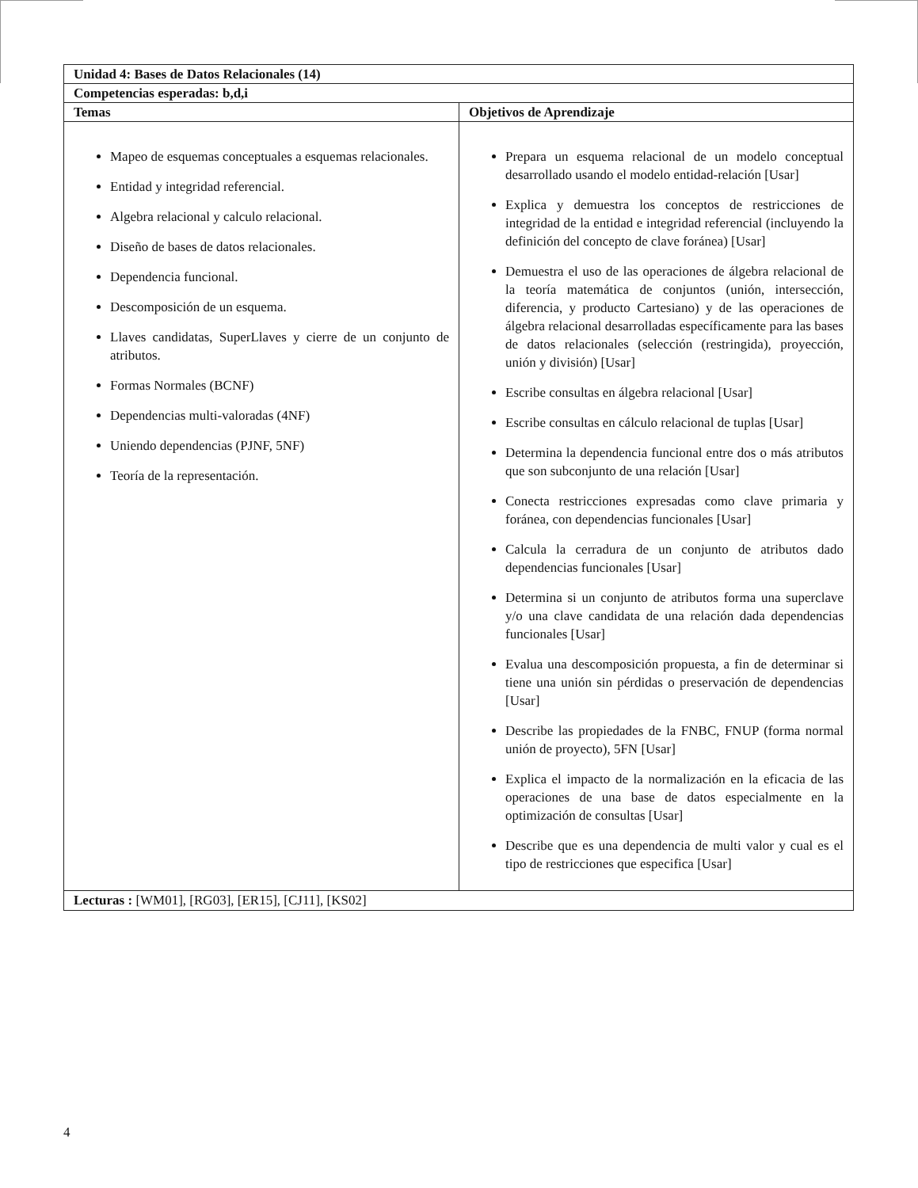| Unidad 4: Bases de Datos Relacionales (14) | |
| --- | --- |
| Competencias esperadas: b,d,i | |
| Temas | Objetivos de Aprendizaje |
| Mapeo de esquemas conceptuales a esquemas relacionales. Entidad y integridad referencial. Algebra relacional y calculo relacional. Diseño de bases de datos relacionales. Dependencia funcional. Descomposición de un esquema. Llaves candidatas, SuperLlaves y cierre de un conjunto de atributos. Formas Normales (BCNF) Dependencias multi-valoradas (4NF) Uniendo dependencias (PJNF, 5NF) Teoría de la representación. | Prepara un esquema relacional de un modelo conceptual desarrollado usando el modelo entidad-relación [Usar] Explica y demuestra los conceptos de restricciones de integridad de la entidad e integridad referencial (incluyendo la definición del concepto de clave foránea) [Usar] Demuestra el uso de las operaciones de álgebra relacional de la teoría matemática de conjuntos (unión, intersección, diferencia, y producto Cartesiano) y de las operaciones de álgebra relacional desarrolladas específicamente para las bases de datos relacionales (selección (restringida), proyección, unión y división) [Usar] Escribe consultas en álgebra relacional [Usar] Escribe consultas en cálculo relacional de tuplas [Usar] Determina la dependencia funcional entre dos o más atributos que son subconjunto de una relación [Usar] Conecta restricciones expresadas como clave primaria y foránea, con dependencias funcionales [Usar] Calcula la cerradura de un conjunto de atributos dado dependencias funcionales [Usar] Determina si un conjunto de atributos forma una superclave y/o una clave candidata de una relación dada dependencias funcionales [Usar] Evalua una descomposición propuesta, a fin de determinar si tiene una unión sin pérdidas o preservación de dependencias [Usar] Describe las propiedades de la FNBC, FNUP (forma normal unión de proyecto), 5FN [Usar] Explica el impacto de la normalización en la eficacia de las operaciones de una base de datos especialmente en la optimización de consultas [Usar] Describe que es una dependencia de multi valor y cual es el tipo de restricciones que especifica [Usar] |
| Lecturas : [WM01], [RG03], [ER15], [CJ11], [KS02] | |
4